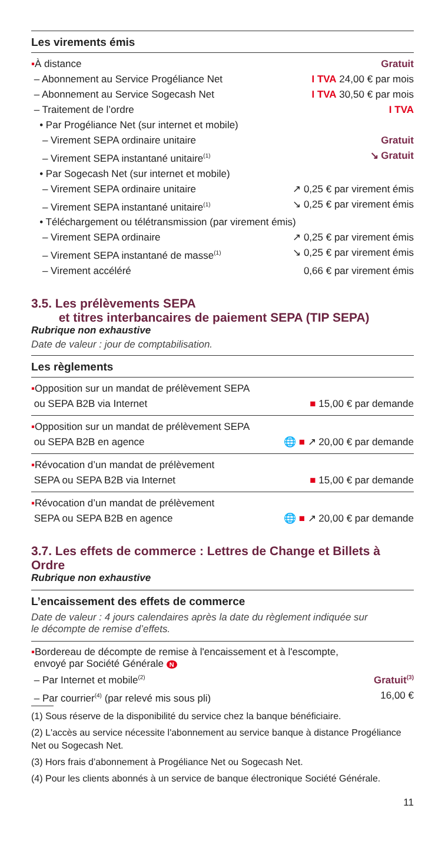Les virements émis
▪À distance Gratuit
– Abonnement au Service Progéliance Net I TVA 24,00 € par mois
– Abonnement au Service Sogecash Net I TVA 30,50 € par mois
– Traitement de l’ordre I TVA
• Par Progéliance Net (sur internet et mobile)
– Virement SEPA ordinaire unitaire Gratuit
– Virement SEPA instantané unitaire<sup>(1)</sup> ↘ Gratuit
• Par Sogecash Net (sur internet et mobile)
– Virement SEPA ordinaire unitaire ↗ 0,25 € par virement émis
– Virement SEPA instantané unitaire<sup>(1)</sup> ↘ 0,25 € par virement émis
• Téléchargement ou télétransmission (par virement émis)
– Virement SEPA ordinaire ↗ 0,25 € par virement émis
– Virement SEPA instantané de masse<sup>(1)</sup> ↘ 0,25 € par virement émis
– Virement accéléré 0,66 € par virement émis
3.5. Les prélèvements SEPA
et titres interbancaires de paiement SEPA (TIP SEPA)
Rubrique non exhaustive
Date de valeur : jour de comptabilisation.
Les règlements
▪Opposition sur un mandat de prélèvement SEPA
ou SEPA B2B via Internet ■ 15,00 € par demande
▪Opposition sur un mandat de prélèvement SEPA
ou SEPA B2B en agence 🌐 ■ ↗ 20,00 € par demande
▪Révocation d’un mandat de prélèvement
SEPA ou SEPA B2B via Internet ■ 15,00 € par demande
▪Révocation d’un mandat de prélèvement
SEPA ou SEPA B2B en agence 🌐 ■ ↗ 20,00 € par demande
3.7. Les effets de commerce : Lettres de Change et Billets à Ordre
Rubrique non exhaustive
L’encaissement des effets de commerce
Date de valeur : 4 jours calendaires après la date du règlement indiquée sur
le décompte de remise d’effets.
▪Bordereau de décompte de remise à l'encaissement et à l'escompte,
envoyé par Société Générale N
– Par Internet et mobile<sup>(2)</sup> Gratuit<sup>(3)</sup>
– Par courrier<sup>(4)</sup> (par relevé mis sous pli) 16,00 €
(1) Sous réserve de la disponibilité du service chez la banque bénéficiaire.
(2) L'accès au service nécessite l'abonnement au service banque à distance Progéliance Net ou Sogecash Net.
(3) Hors frais d’abonnement à Progéliance Net ou Sogecash Net.
(4) Pour les clients abonnés à un service de banque électronique Société Générale.
11